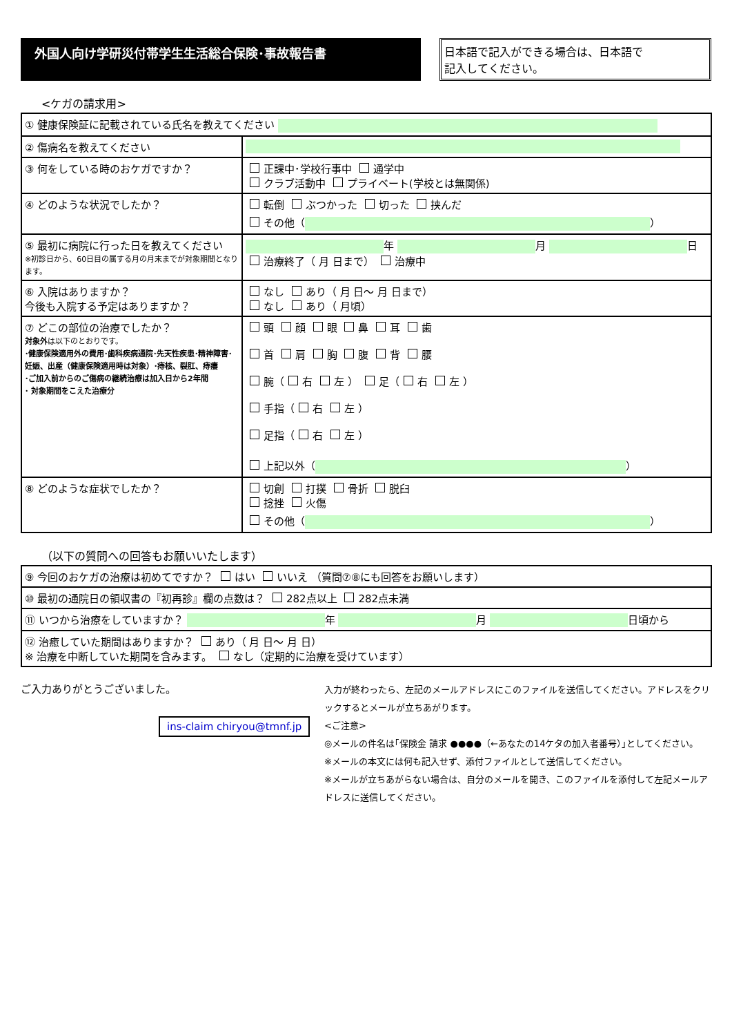外国人向け学研災付帯学生生活総合保険･事故報告書
日本語で記入ができる場合は、日本語で
記入してください。
<ケガの請求用>
| ① 健康保険証に記載されている氏名を教えてください | |
| ② 傷病名を教えてください | |
| ③ 何をしている時のおケガですか？ | 正課中･学校行事中 通学中 クラブ活動中 プライベート(学校とは無関係) |
| ④ どのような状況でしたか？ | 転倒 ぶつかった 切った 挟んだ その他（ ） |
| ⑤ 最初に病院に行った日を教えてください ※初診日から、60日目の属する月の月末までが対象期間となります。 | 年 月 日 治療終了（ 月 日まで） 治療中 |
| ⑥ 入院はありますか？ 今後も入院する予定はありますか？ | なし あり（ 月 日～ 月 日まで） なし あり（ 月頃） |
| ⑦ どこの部位の治療でしたか？ 対象外 は以下のとおりです。 ･健康保険適用外の費用･歯科疾病通院･先天性疾患･精神障害･妊娠、出産（健康保険適用時は対象）･痔核、裂肛、痔瘻 ･ご加入前からのご傷病の継続治療は加入日から2年間 ･ 対象期間をこえた治療分 | 頭 顔 眼 鼻 耳 歯 首 肩 胸 腹 背 腰 腕（ 右 左 ） 足（ 右 左 ） 手指（ 右 左 ） 足指（ 右 左 ） 上記以外（ ） |
| ⑧ どのような症状でしたか？ | 切創 打撲 骨折 脱臼 捻挫 火傷 その他（ ） |
（以下の質問への回答もお願いいたします）
| ⑨ 今回のおケガの治療は初めてですか？ はい いいえ （質問⑦⑧にも回答をお願いします） |
| ⑩ 最初の通院日の領収書の『初再診』欄の点数は？ 282点以上 282点未満 |
| ⑪ いつから治療をしていますか？ 年 月 日頃から |
| ⑫ 治癒していた期間はありますか？ あり（ 月 日～ 月 日） ※ 治療を中断していた期間を含みます。 なし（定期的に治療を受けています） |
ご入力ありがとうございました。
ins-claim chiryou@tmnf.jp
入力が終わったら、左記のメールアドレスにこのファイルを送信してください。アドレスをクリックするとメールが立ちあがります。
<ご注意>
◎メールの件名は｢保険金 請求 ●●●●（←あなたの14ケタの加入者番号）｣としてください。
※メールの本文には何も記入せず、添付ファイルとして送信してください。
※メールが立ちあがらない場合は、自分のメールを開き、このファイルを添付して左記メールアドレスに送信してください。